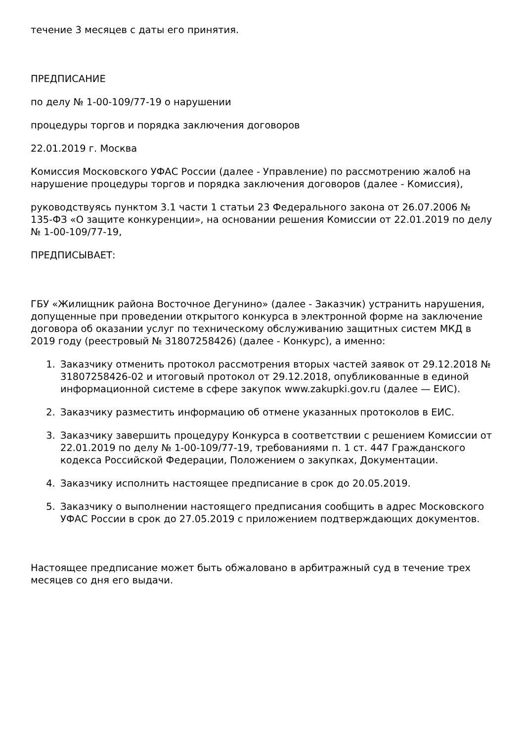течение 3 месяцев с даты его принятия.
ПРЕДПИСАНИЕ
по делу № 1-00-109/77-19 о нарушении
процедуры торгов и порядка заключения договоров
22.01.2019 г. Москва
Комиссия Московского УФАС России (далее - Управление) по рассмотрению жалоб на нарушение процедуры торгов и порядка заключения договоров (далее - Комиссия),
руководствуясь пунктом 3.1 части 1 статьи 23 Федерального закона от 26.07.2006 № 135-ФЗ «О защите конкуренции», на основании решения Комиссии от 22.01.2019 по делу № 1-00-109/77-19,
ПРЕДПИСЫВАЕТ:
ГБУ «Жилищник района Восточное Дегунино» (далее - Заказчик) устранить нарушения, допущенные при проведении открытого конкурса в электронной форме на заключение договора об оказании услуг по техническому обслуживанию защитных систем МКД в 2019 году (реестровый № 31807258426) (далее - Конкурс), а именно:
1. Заказчику отменить протокол рассмотрения вторых частей заявок от 29.12.2018 № 31807258426-02 и итоговый протокол от 29.12.2018, опубликованные в единой информационной системе в сфере закупок www.zakupki.gov.ru (далее — ЕИС).
2. Заказчику разместить информацию об отмене указанных протоколов в ЕИС.
3. Заказчику завершить процедуру Конкурса в соответствии с решением Комиссии от 22.01.2019 по делу № 1-00-109/77-19, требованиями п. 1 ст. 447 Гражданского кодекса Российской Федерации, Положением о закупках, Документации.
4. Заказчику исполнить настоящее предписание в срок до 20.05.2019.
5. Заказчику о выполнении настоящего предписания сообщить в адрес Московского УФАС России в срок до 27.05.2019 с приложением подтверждающих документов.
Настоящее предписание может быть обжаловано в арбитражный суд в течение трех месяцев со дня его выдачи.